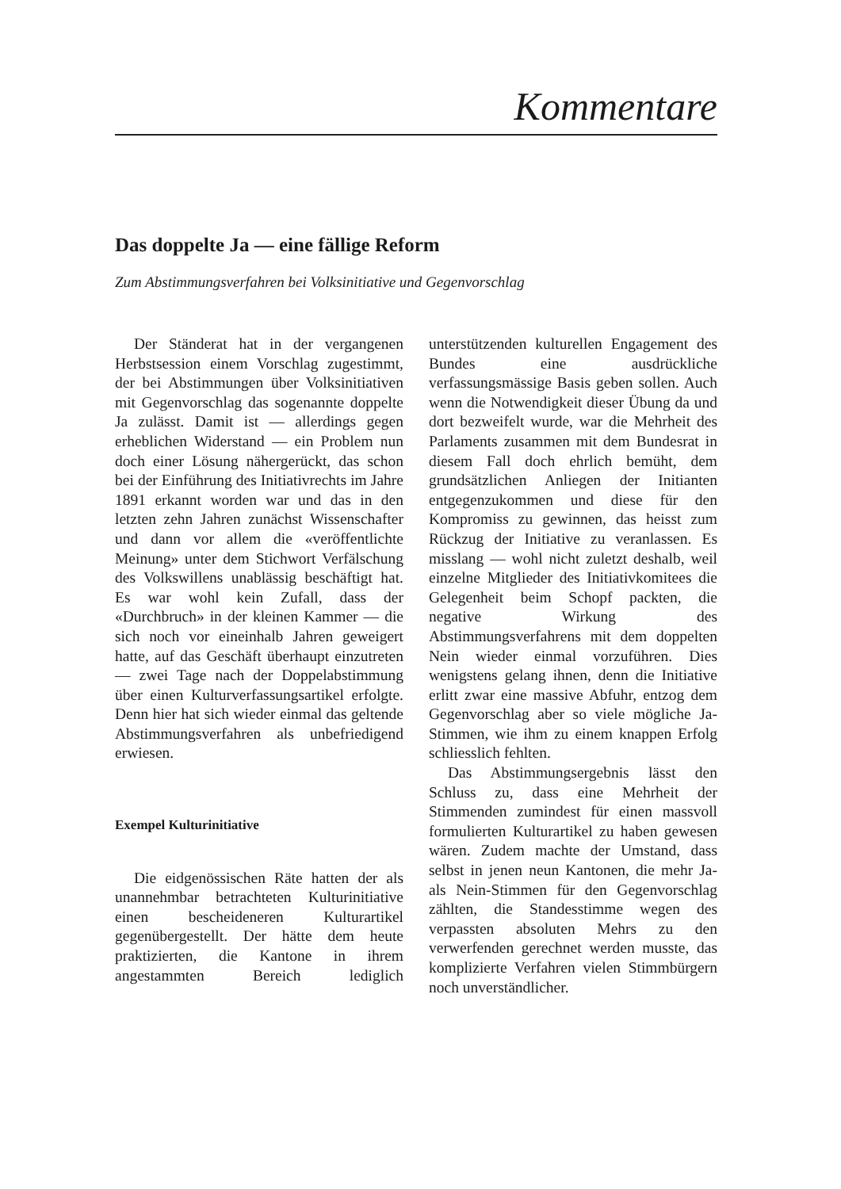Kommentare
Das doppelte Ja — eine fällige Reform
Zum Abstimmungsverfahren bei Volksinitiative und Gegenvorschlag
Der Ständerat hat in der vergangenen Herbstsession einem Vorschlag zugestimmt, der bei Abstimmungen über Volksinitiativen mit Gegenvorschlag das sogenannte doppelte Ja zulässt. Damit ist — allerdings gegen erheblichen Widerstand — ein Problem nun doch einer Lösung nähergerückt, das schon bei der Einführung des Initiativrechts im Jahre 1891 erkannt worden war und das in den letzten zehn Jahren zunächst Wissenschafter und dann vor allem die «veröffentlichte Meinung» unter dem Stichwort Verfälschung des Volkswillens unablässig beschäftigt hat. Es war wohl kein Zufall, dass der «Durchbruch» in der kleinen Kammer — die sich noch vor eineinhalb Jahren geweigert hatte, auf das Geschäft überhaupt einzutreten — zwei Tage nach der Doppelabstimmung über einen Kulturverfassungsartikel erfolgte. Denn hier hat sich wieder einmal das geltende Abstimmungsverfahren als unbefriedigend erwiesen.
Exempel Kulturinitiative
Die eidgenössischen Räte hatten der als unannehmbar betrachteten Kulturinitiative einen bescheideneren Kulturartikel gegenübergestellt. Der hätte dem heute praktizierten, die Kantone in ihrem angestammten Bereich lediglich unterstützenden kulturellen Engagement des Bundes eine ausdrückliche verfassungsmässige Basis geben sollen. Auch wenn die Notwendigkeit dieser Übung da und dort bezweifelt wurde, war die Mehrheit des Parlaments zusammen mit dem Bundesrat in diesem Fall doch ehrlich bemüht, dem grundsätzlichen Anliegen der Initianten entgegenzukommen und diese für den Kompromiss zu gewinnen, das heisst zum Rückzug der Initiative zu veranlassen. Es misslang — wohl nicht zuletzt deshalb, weil einzelne Mitglieder des Initiativkomitees die Gelegenheit beim Schopf packten, die negative Wirkung des Abstimmungsverfahrens mit dem doppelten Nein wieder einmal vorzuführen. Dies wenigstens gelang ihnen, denn die Initiative erlitt zwar eine massive Abfuhr, entzog dem Gegenvorschlag aber so viele mögliche Ja-Stimmen, wie ihm zu einem knappen Erfolg schliesslich fehlten.
Das Abstimmungsergebnis lässt den Schluss zu, dass eine Mehrheit der Stimmenden zumindest für einen massvoll formulierten Kulturartikel zu haben gewesen wären. Zudem machte der Umstand, dass selbst in jenen neun Kantonen, die mehr Ja- als Nein-Stimmen für den Gegenvorschlag zählten, die Standesstimme wegen des verpassten absoluten Mehrs zu den verwerfenden gerechnet werden musste, das komplizierte Verfahren vielen Stimmbürgern noch unverständlicher.